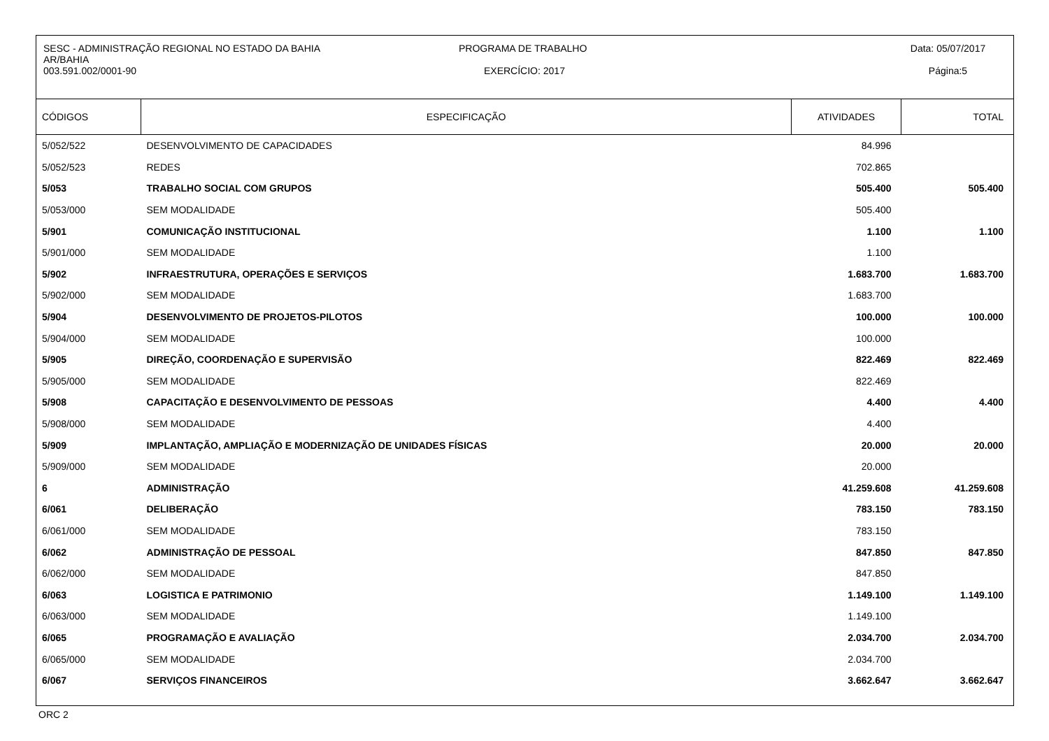SESC - ADMINISTRAÇÃO REGIONAL NO ESTADO DA BAHIA
AR/BAHIA
003.591.002/0001-90
PROGRAMA DE TRABALHO
EXERCÍCIO: 2017
Data: 05/07/2017
Página:5
| CÓDIGOS | ESPECIFICAÇÃO | ATIVIDADES | TOTAL |
| --- | --- | --- | --- |
| 5/052/522 | DESENVOLVIMENTO DE CAPACIDADES | 84.996 | |
| 5/052/523 | REDES | 702.865 | |
| 5/053 | TRABALHO SOCIAL COM GRUPOS | 505.400 | 505.400 |
| 5/053/000 | SEM MODALIDADE | 505.400 | |
| 5/901 | COMUNICAÇÃO INSTITUCIONAL | 1.100 | 1.100 |
| 5/901/000 | SEM MODALIDADE | 1.100 | |
| 5/902 | INFRAESTRUTURA, OPERAÇÕES E SERVIÇOS | 1.683.700 | 1.683.700 |
| 5/902/000 | SEM MODALIDADE | 1.683.700 | |
| 5/904 | DESENVOLVIMENTO DE PROJETOS-PILOTOS | 100.000 | 100.000 |
| 5/904/000 | SEM MODALIDADE | 100.000 | |
| 5/905 | DIREÇÃO, COORDENAÇÃO E SUPERVISÃO | 822.469 | 822.469 |
| 5/905/000 | SEM MODALIDADE | 822.469 | |
| 5/908 | CAPACITAÇÃO E DESENVOLVIMENTO DE PESSOAS | 4.400 | 4.400 |
| 5/908/000 | SEM MODALIDADE | 4.400 | |
| 5/909 | IMPLANTAÇÃO, AMPLIAÇÃO E MODERNIZAÇÃO DE UNIDADES FÍSICAS | 20.000 | 20.000 |
| 5/909/000 | SEM MODALIDADE | 20.000 | |
| 6 | ADMINISTRAÇÃO | 41.259.608 | 41.259.608 |
| 6/061 | DELIBERAÇÃO | 783.150 | 783.150 |
| 6/061/000 | SEM MODALIDADE | 783.150 | |
| 6/062 | ADMINISTRAÇÃO DE PESSOAL | 847.850 | 847.850 |
| 6/062/000 | SEM MODALIDADE | 847.850 | |
| 6/063 | LOGISTICA E PATRIMONIO | 1.149.100 | 1.149.100 |
| 6/063/000 | SEM MODALIDADE | 1.149.100 | |
| 6/065 | PROGRAMAÇÃO E AVALIAÇÃO | 2.034.700 | 2.034.700 |
| 6/065/000 | SEM MODALIDADE | 2.034.700 | |
| 6/067 | SERVIÇOS FINANCEIROS | 3.662.647 | 3.662.647 |
ORC 2